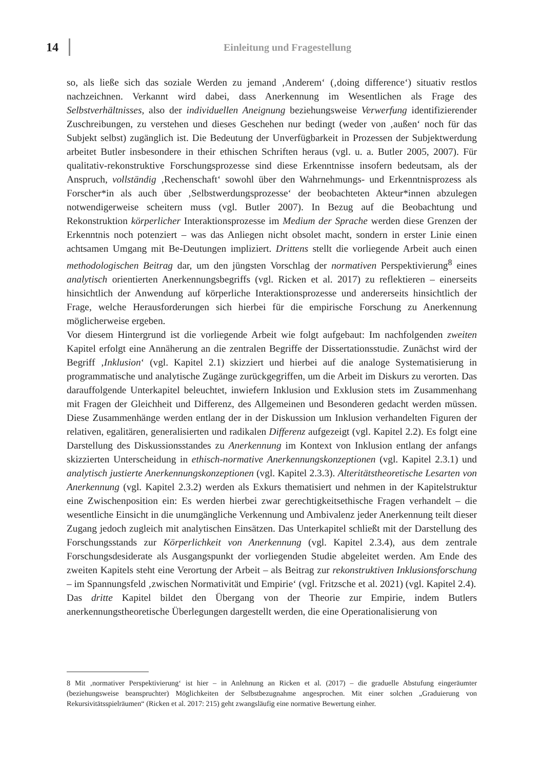14 Einleitung und Fragestellung
so, als ließe sich das soziale Werden zu jemand ‚Anderem‘ (‚doing difference‘) situativ restlos nachzeichnen. Verkannt wird dabei, dass Anerkennung im Wesentlichen als Frage des Selbstverhältnisses, also der individuellen Aneignung beziehungsweise Verwerfung identifizierender Zuschreibungen, zu verstehen und dieses Geschehen nur bedingt (weder von ‚außen‘ noch für das Subjekt selbst) zugänglich ist. Die Bedeutung der Unverfügbarkeit in Prozessen der Subjektwerdung arbeitet Butler insbesondere in their ethischen Schriften heraus (vgl. u. a. Butler 2005, 2007). Für qualitativ-rekonstruktive Forschungsprozesse sind diese Erkenntnisse insofern bedeutsam, als der Anspruch, vollständig ‚Rechenschaft‘ sowohl über den Wahrnehmungs- und Erkenntnisprozess als Forscher*in als auch über ‚Selbstwerdungsprozesse‘ der beobachteten Akteur*innen abzulegen notwendigerweise scheitern muss (vgl. Butler 2007). In Bezug auf die Beobachtung und Rekonstruktion körperlicher Interaktionsprozesse im Medium der Sprache werden diese Grenzen der Erkenntnis noch potenziert – was das Anliegen nicht obsolet macht, sondern in erster Linie einen achtsamen Umgang mit Be-Deutungen impliziert. Drittens stellt die vorliegende Arbeit auch einen methodologischen Beitrag dar, um den jüngsten Vorschlag der normativen Perspektivierung<sup>8</sup> eines analytisch orientierten Anerkennungsbegriffs (vgl. Ricken et al. 2017) zu reflektieren – einerseits hinsichtlich der Anwendung auf körperliche Interaktionsprozesse und andererseits hinsichtlich der Frage, welche Herausforderungen sich hierbei für die empirische Forschung zu Anerkennung möglicherweise ergeben.
Vor diesem Hintergrund ist die vorliegende Arbeit wie folgt aufgebaut: Im nachfolgenden zweiten Kapitel erfolgt eine Annäherung an die zentralen Begriffe der Dissertationsstudie. Zunächst wird der Begriff ‚Inklusion‘ (vgl. Kapitel 2.1) skizziert und hierbei auf die analoge Systematisierung in programmatische und analytische Zugänge zurückgegriffen, um die Arbeit im Diskurs zu verorten. Das darauffolgende Unterkapitel beleuchtet, inwiefern Inklusion und Exklusion stets im Zusammenhang mit Fragen der Gleichheit und Differenz, des Allgemeinen und Besonderen gedacht werden müssen. Diese Zusammenhänge werden entlang der in der Diskussion um Inklusion verhandelten Figuren der relativen, egalitären, generalisierten und radikalen Differenz aufgezeigt (vgl. Kapitel 2.2). Es folgt eine Darstellung des Diskussionsstandes zu Anerkennung im Kontext von Inklusion entlang der anfangs skizzierten Unterscheidung in ethisch-normative Anerkennungskonzeptionen (vgl. Kapitel 2.3.1) und analytisch justierte Anerkennungskonzeptionen (vgl. Kapitel 2.3.3). Alteritätstheoretische Lesarten von Anerkennung (vgl. Kapitel 2.3.2) werden als Exkurs thematisiert und nehmen in der Kapitelstruktur eine Zwischenposition ein: Es werden hierbei zwar gerechtigkeitsethische Fragen verhandelt – die wesentliche Einsicht in die unumgängliche Verkennung und Ambivalenz jeder Anerkennung teilt dieser Zugang jedoch zugleich mit analytischen Einsätzen. Das Unterkapitel schließt mit der Darstellung des Forschungsstands zur Körperlichkeit von Anerkennung (vgl. Kapitel 2.3.4), aus dem zentrale Forschungsdesiderate als Ausgangspunkt der vorliegenden Studie abgeleitet werden. Am Ende des zweiten Kapitels steht eine Verortung der Arbeit – als Beitrag zur rekonstruktiven Inklusionsforschung – im Spannungsfeld ‚zwischen Normativität und Empirie‘ (vgl. Fritzsche et al. 2021) (vgl. Kapitel 2.4).
Das dritte Kapitel bildet den Übergang von der Theorie zur Empirie, indem Butlers anerkennungstheoretische Überlegungen dargestellt werden, die eine Operationalisierung von
8 Mit ‚normativer Perspektivierung‘ ist hier – in Anlehnung an Ricken et al. (2017) – die graduelle Abstufung eingeräumter (beziehungsweise beanspruchter) Möglichkeiten der Selbstbezugnahme angesprochen. Mit einer solchen „Graduierung von Rekursivitätsspielräumen“ (Ricken et al. 2017: 215) geht zwangsläufig eine normative Bewertung einher.